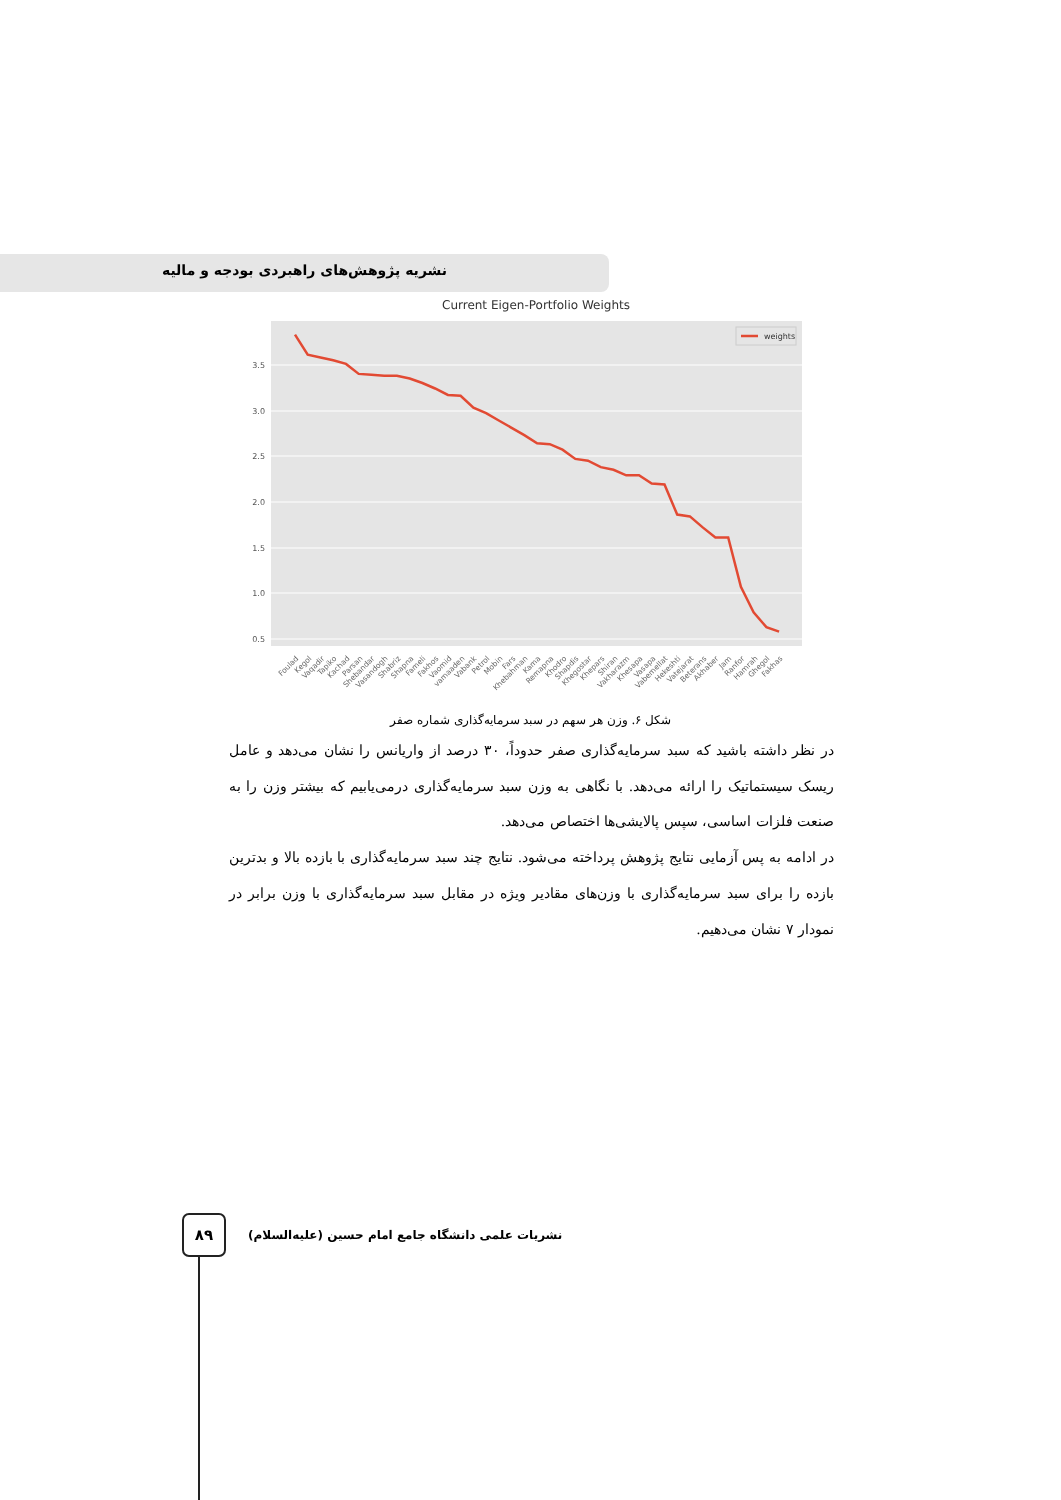نشریه پژوهش‌های راهبردی بودجه و مالیه
Current Eigen-Portfolio Weights
3.5
3.0
2.5
2.0
1.5
1.0
0.5
weights
Foulad
Kegol
Vaqadir
Tapiko
Kachad
Parsan
Shebandar
Vasandogh
Shabriz
Shapna
Fameli
Fakhos
Vaomid
vamaaden
Vabank
Petrol
Mobin
Fars
Khebahman
Kama
Remapna
Khodro
Shapdis
Khegostar
Khepars
Shiran
Vakharazm
Khesapa
Vasapa
Vabemellat
Hekeshti
Vatejarat
Beterans
Akhaber
Jam
Ranfor
Hamrah
Ghegol
Fakhas
شکل ۶. وزن هر سهم در سبد سرمایه‌گذاری شماره صفر
در نظر داشته باشید که سبد سرمایه‌گذاری صفر حدوداً، ۳۰ درصد از واریانس را نشان می‌دهد و عامل ریسک سیستماتیک را ارائه می‌دهد. با نگاهی به وزن سبد سرمایه‌گذاری درمی‌یابیم که بیشتر وزن را به صنعت فلزات اساسی، سپس پالایشی‌ها اختصاص می‌دهد.
در ادامه به پس آزمایی نتایج پژوهش پرداخته می‌شود. نتایج چند سبد سرمایه‌گذاری با بازده بالا و بدترین بازده را برای سبد سرمایه‌گذاری با وزن‌های مقادیر ویژه در مقابل سبد سرمایه‌گذاری با وزن برابر در نمودار ۷ نشان می‌دهیم.
۸۹
نشریات علمی دانشگاه جامع امام حسین (علیه‌السلام)